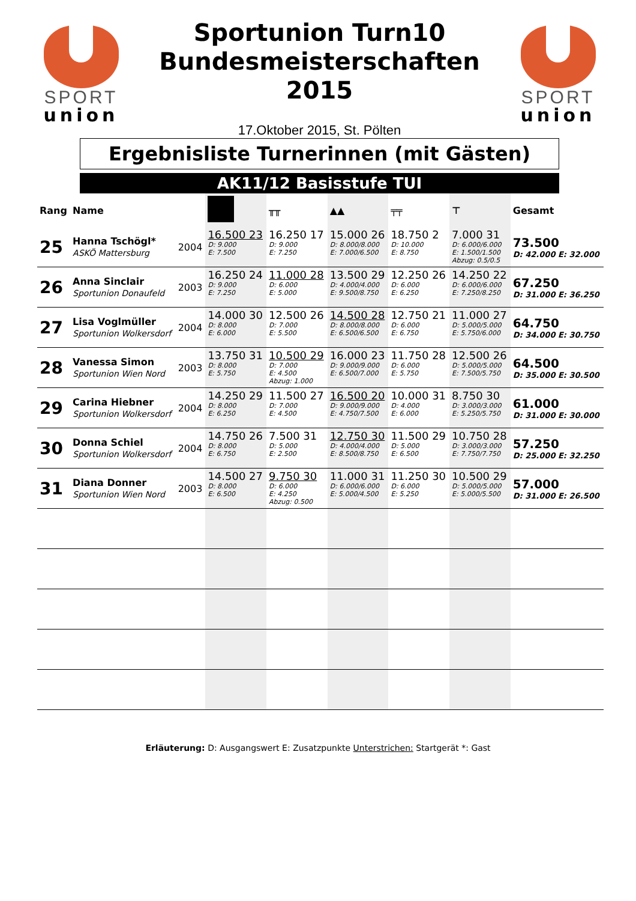SPORT
union
Sportunion Turn10
Bundesmeisterschaften
2015
17.Oktober 2015, St. Pölten
SPORT
union
Ergebnisliste Turnerinnen (mit Gästen)
AK11/12 Basisstufe TUI
| Rang | Name | | | ╥╥ | ▲▲ | ╤╤ | ⊤ | Gesamt |
| --- | --- | --- | --- | --- | --- | --- | --- | --- |
| 25 | Hanna Tschögl* ASKÖ Mattersburg | 2004 | 16.500 23 D: 9.000 E: 7.500 | 16.250 17 D: 9.000 E: 7.250 | 15.000 26 D: 8.000/8.000 E: 7.000/6.500 | 18.750 2 D: 10.000 E: 8.750 | 7.000 31 D: 6.000/6.000 E: 1.500/1.500 Abzug: 0.5/0.5 | 73.500 D: 42.000 E: 32.000 |
| 26 | Anna Sinclair Sportunion Donaufeld | 2003 | 16.250 24 D: 9.000 E: 7.250 | 11.000 28 D: 6.000 E: 5.000 | 13.500 29 D: 4.000/4.000 E: 9.500/8.750 | 12.250 26 D: 6.000 E: 6.250 | 14.250 22 D: 6.000/6.000 E: 7.250/8.250 | 67.250 D: 31.000 E: 36.250 |
| 27 | Lisa Voglmüller Sportunion Wolkersdorf | 2004 | 14.000 30 D: 8.000 E: 6.000 | 12.500 26 D: 7.000 E: 5.500 | 14.500 28 D: 8.000/8.000 E: 6.500/6.500 | 12.750 21 D: 6.000 E: 6.750 | 11.000 27 D: 5.000/5.000 E: 5.750/6.000 | 64.750 D: 34.000 E: 30.750 |
| 28 | Vanessa Simon Sportunion Wien Nord | 2003 | 13.750 31 D: 8.000 E: 5.750 | 10.500 29 D: 7.000 E: 4.500 Abzug: 1.000 | 16.000 23 D: 9.000/9.000 E: 6.500/7.000 | 11.750 28 D: 6.000 E: 5.750 | 12.500 26 D: 5.000/5.000 E: 7.500/5.750 | 64.500 D: 35.000 E: 30.500 |
| 29 | Carina Hiebner Sportunion Wolkersdorf | 2004 | 14.250 29 D: 8.000 E: 6.250 | 11.500 27 D: 7.000 E: 4.500 | 16.500 20 D: 9.000/9.000 E: 4.750/7.500 | 10.000 31 D: 4.000 E: 6.000 | 8.750 30 D: 3.000/3.000 E: 5.250/5.750 | 61.000 D: 31.000 E: 30.000 |
| 30 | Donna Schiel Sportunion Wolkersdorf | 2004 | 14.750 26 D: 8.000 E: 6.750 | 7.500 31 D: 5.000 E: 2.500 | 12.750 30 D: 4.000/4.000 E: 8.500/8.750 | 11.500 29 D: 5.000 E: 6.500 | 10.750 28 D: 3.000/3.000 E: 7.750/7.750 | 57.250 D: 25.000 E: 32.250 |
| 31 | Diana Donner Sportunion Wien Nord | 2003 | 14.500 27 D: 8.000 E: 6.500 | 9.750 30 D: 6.000 E: 4.250 Abzug: 0.500 | 11.000 31 D: 6.000/6.000 E: 5.000/4.500 | 11.250 30 D: 6.000 E: 5.250 | 10.500 29 D: 5.000/5.000 E: 5.000/5.500 | 57.000 D: 31.000 E: 26.500 |
Erläuterung: D: Ausgangswert E: Zusatzpunkte Unterstrichen: Startgerät *: Gast